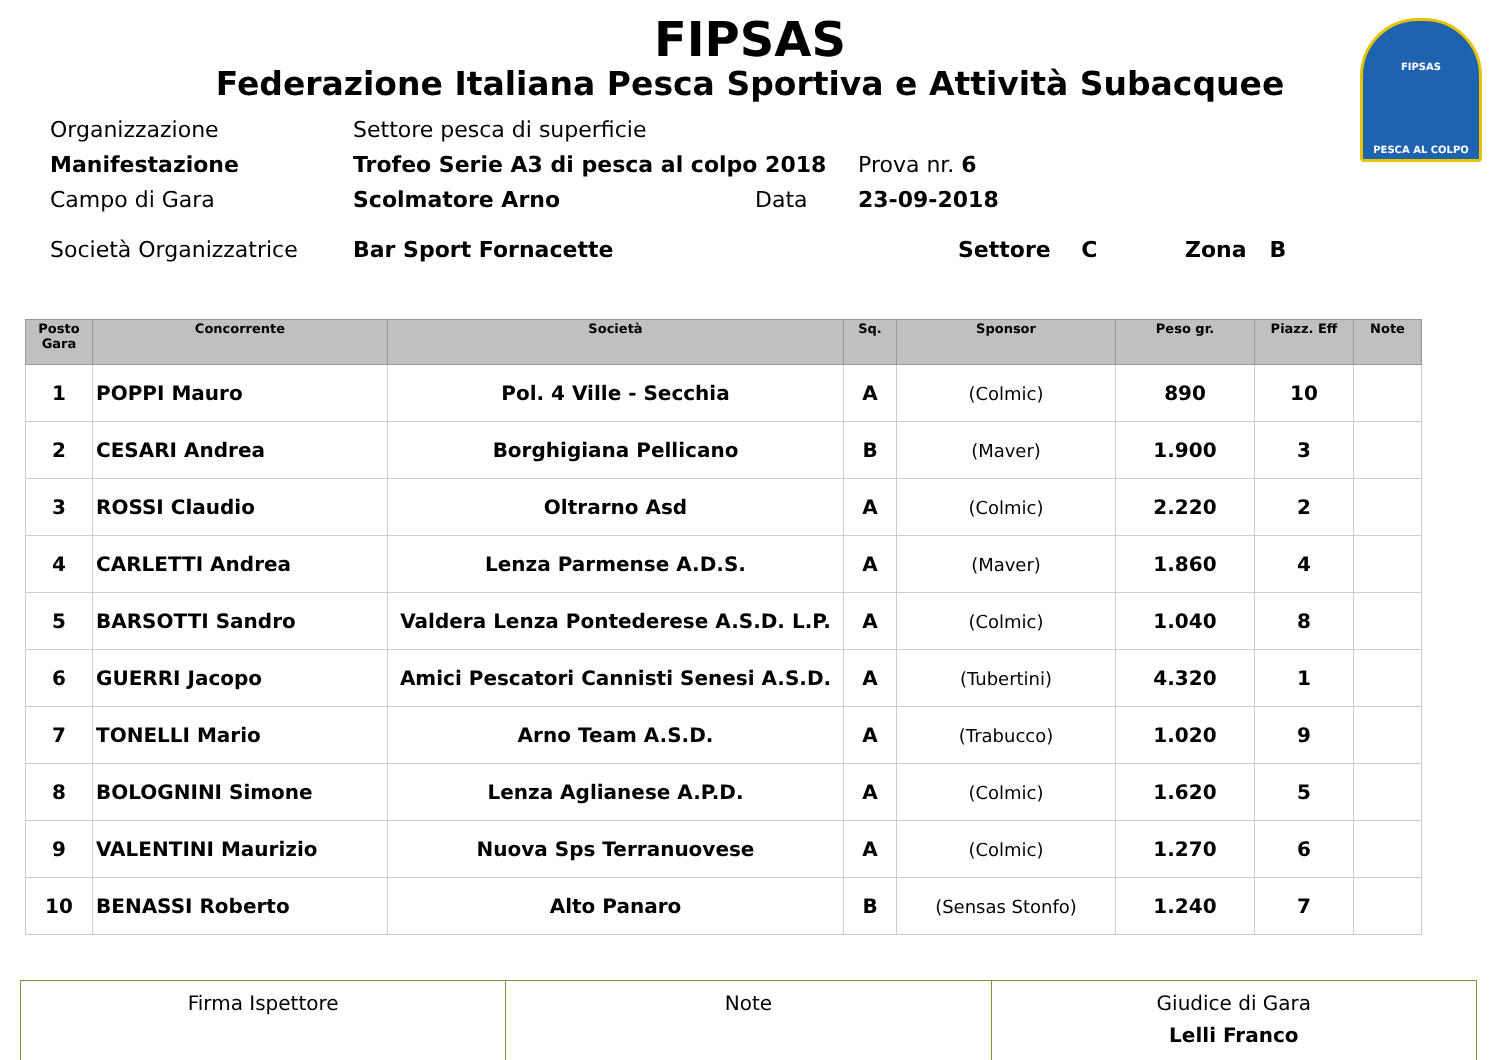FIPSAS
PESCA AL COLPO
FIPSAS
Federazione Italiana Pesca Sportiva e Attività Subacquee
Organizzazione Settore pesca di superficie
Manifestazione Trofeo Serie A3 di pesca al colpo 2018 Prova nr. 6
Campo di Gara Scolmatore Arno Data 23-09-2018
Società Organizzatrice Bar Sport Fornacette Settore C Zona B
| Posto Gara | Concorrente | Società | Sq. | Sponsor | Peso gr. | Piazz. Eff | Note |
| --- | --- | --- | --- | --- | --- | --- | --- |
| 1 | POPPI Mauro | Pol. 4 Ville - Secchia | A | (Colmic) | 890 | 10 | |
| 2 | CESARI Andrea | Borghigiana Pellicano | B | (Maver) | 1.900 | 3 | |
| 3 | ROSSI Claudio | Oltrarno Asd | A | (Colmic) | 2.220 | 2 | |
| 4 | CARLETTI Andrea | Lenza Parmense A.D.S. | A | (Maver) | 1.860 | 4 | |
| 5 | BARSOTTI Sandro | Valdera Lenza Pontederese A.S.D. L.P. | A | (Colmic) | 1.040 | 8 | |
| 6 | GUERRI Jacopo | Amici Pescatori Cannisti Senesi A.S.D. | A | (Tubertini) | 4.320 | 1 | |
| 7 | TONELLI Mario | Arno Team A.S.D. | A | (Trabucco) | 1.020 | 9 | |
| 8 | BOLOGNINI Simone | Lenza Aglianese A.P.D. | A | (Colmic) | 1.620 | 5 | |
| 9 | VALENTINI Maurizio | Nuova Sps Terranuovese | A | (Colmic) | 1.270 | 6 | |
| 10 | BENASSI Roberto | Alto Panaro | B | (Sensas Stonfo) | 1.240 | 7 | |
| Firma Ispettore | Note | Giudice di Gara Lelli Franco |